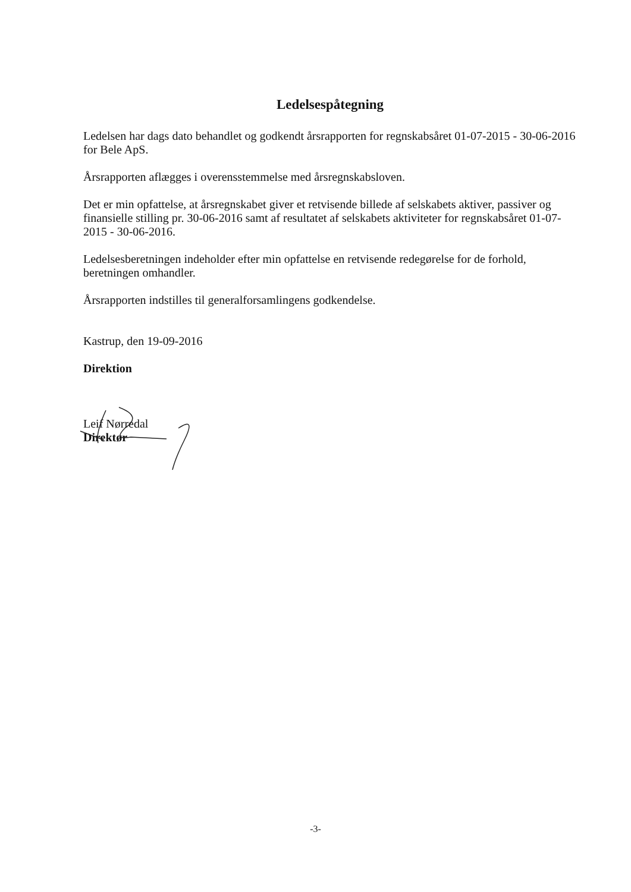Ledelsespåtegning
Ledelsen har dags dato behandlet og godkendt årsrapporten for regnskabsåret 01-07-2015 - 30-06-2016 for Bele ApS.
Årsrapporten aflægges i overensstemmelse med årsregnskabsloven.
Det er min opfattelse, at årsregnskabet giver et retvisende billede af selskabets aktiver, passiver og finansielle stilling pr. 30-06-2016 samt af resultatet af selskabets aktiviteter for regnskabsåret 01-07-2015 - 30-06-2016.
Ledelsesberetningen indeholder efter min opfattelse en retvisende redegørelse for de forhold, beretningen omhandler.
Årsrapporten indstilles til generalforsamlingens godkendelse.
Kastrup, den 19-09-2016
Direktion
Leif Nørredal
Direktør
-3-